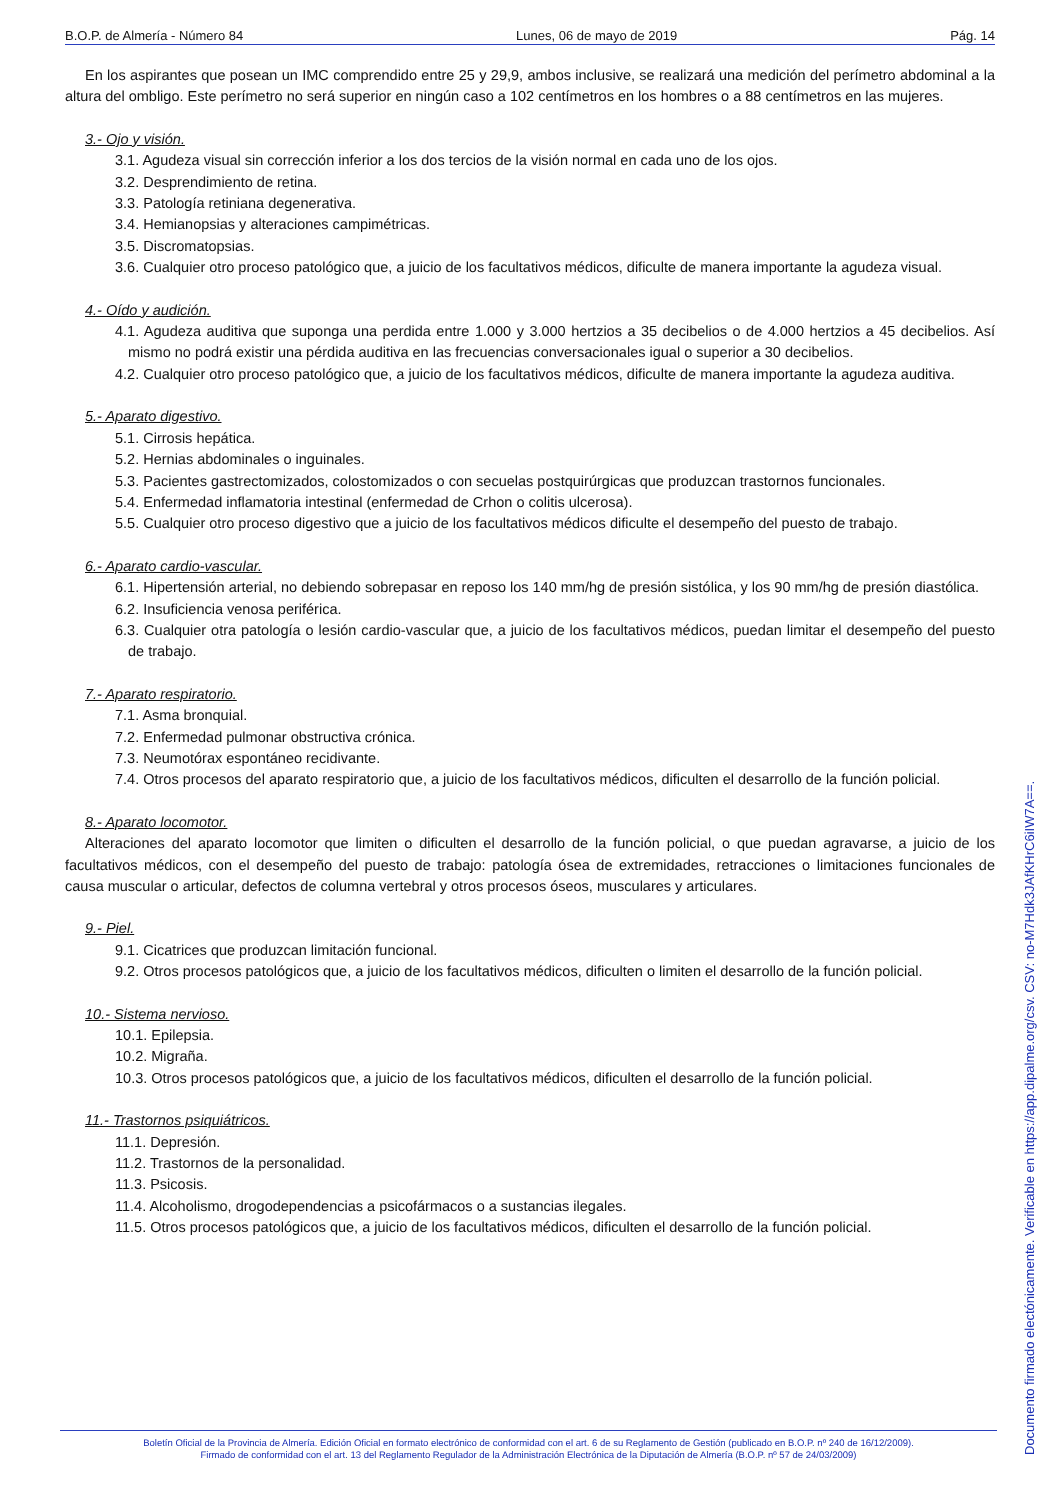B.O.P. de Almería - Número 84 Lunes, 06 de mayo de 2019 Pág. 14
En los aspirantes que posean un IMC comprendido entre 25 y 29,9, ambos inclusive, se realizará una medición del perímetro abdominal a la altura del ombligo. Este perímetro no será superior en ningún caso a 102 centímetros en los hombres o a 88 centímetros en las mujeres.
3.- Ojo y visión.
3.1. Agudeza visual sin corrección inferior a los dos tercios de la visión normal en cada uno de los ojos.
3.2. Desprendimiento de retina.
3.3. Patología retiniana degenerativa.
3.4. Hemianopsias y alteraciones campimétricas.
3.5. Discromatopsias.
3.6. Cualquier otro proceso patológico que, a juicio de los facultativos médicos, dificulte de manera importante la agudeza visual.
4.- Oído y audición.
4.1. Agudeza auditiva que suponga una perdida entre 1.000 y 3.000 hertzios a 35 decibelios o de 4.000 hertzios a 45 decibelios. Así mismo no podrá existir una pérdida auditiva en las frecuencias conversacionales igual o superior a 30 decibelios.
4.2. Cualquier otro proceso patológico que, a juicio de los facultativos médicos, dificulte de manera importante la agudeza auditiva.
5.- Aparato digestivo.
5.1. Cirrosis hepática.
5.2. Hernias abdominales o inguinales.
5.3. Pacientes gastrectomizados, colostomizados o con secuelas postquirúrgicas que produzcan trastornos funcionales.
5.4. Enfermedad inflamatoria intestinal (enfermedad de Crhon o colitis ulcerosa).
5.5. Cualquier otro proceso digestivo que a juicio de los facultativos médicos dificulte el desempeño del puesto de trabajo.
6.- Aparato cardio-vascular.
6.1. Hipertensión arterial, no debiendo sobrepasar en reposo los 140 mm/hg de presión sistólica, y los 90 mm/hg de presión diastólica.
6.2. Insuficiencia venosa periférica.
6.3. Cualquier otra patología o lesión cardio-vascular que, a juicio de los facultativos médicos, puedan limitar el desempeño del puesto de trabajo.
7.- Aparato respiratorio.
7.1. Asma bronquial.
7.2. Enfermedad pulmonar obstructiva crónica.
7.3. Neumotórax espontáneo recidivante.
7.4. Otros procesos del aparato respiratorio que, a juicio de los facultativos médicos, dificulten el desarrollo de la función policial.
8.- Aparato locomotor.
Alteraciones del aparato locomotor que limiten o dificulten el desarrollo de la función policial, o que puedan agravarse, a juicio de los facultativos médicos, con el desempeño del puesto de trabajo: patología ósea de extremidades, retracciones o limitaciones funcionales de causa muscular o articular, defectos de columna vertebral y otros procesos óseos, musculares y articulares.
9.- Piel.
9.1. Cicatrices que produzcan limitación funcional.
9.2. Otros procesos patológicos que, a juicio de los facultativos médicos, dificulten o limiten el desarrollo de la función policial.
10.- Sistema nervioso.
10.1. Epilepsia.
10.2. Migraña.
10.3. Otros procesos patológicos que, a juicio de los facultativos médicos, dificulten el desarrollo de la función policial.
11.- Trastornos psiquiátricos.
11.1. Depresión.
11.2. Trastornos de la personalidad.
11.3. Psicosis.
11.4. Alcoholismo, drogodependencias a psicofármacos o a sustancias ilegales.
11.5. Otros procesos patológicos que, a juicio de los facultativos médicos, dificulten el desarrollo de la función policial.
Boletín Oficial de la Provincia de Almería. Edición Oficial en formato electrónico de conformidad con el art. 6 de su Reglamento de Gestión (publicado en B.O.P. nº 240 de 16/12/2009).
Firmado de conformidad con el art. 13 del Reglamento Regulador de la Administración Electrónica de la Diputación de Almería (B.O.P. nº 57 de 24/03/2009)
Documento firmado electónicamente. Verificable en https://app.dipalme.org/csv. CSV: no-M7Hdk3JAfKHrC6iIW7A==.